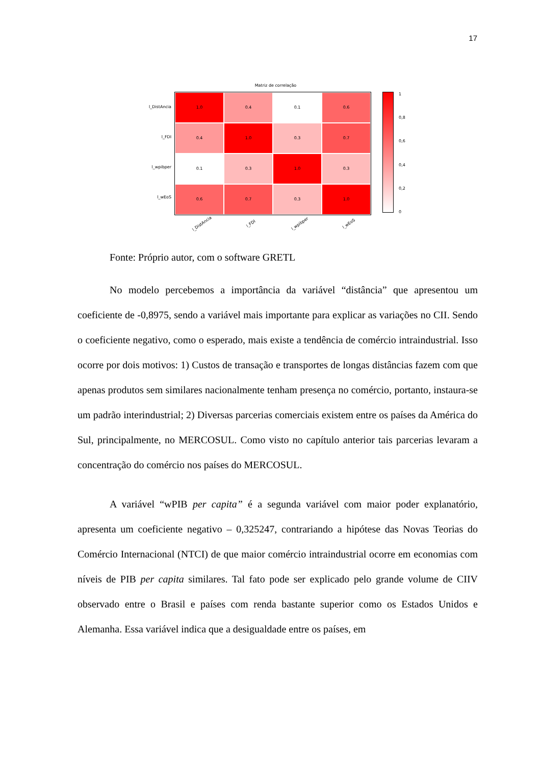17
Matriz de correlação
l_DistAncia
l_FDI
l_wpibper
l_wEoS
1.0
0.4
0.1
0.6
0.4
1.0
0.3
0.7
0.1
0.3
1.0
0.3
0.6
0.7
0.3
1.0
1
0,8
0,6
0,4
0,2
0
l_DistAncia
l_FDI
l_wpibper
l_wEoS
Fonte: Próprio autor, com o software GRETL
No modelo percebemos a importância da variável “distância” que apresentou um coeficiente de -0,8975, sendo a variável mais importante para explicar as variações no CII. Sendo o coeficiente negativo, como o esperado, mais existe a tendência de comércio intraindustrial. Isso ocorre por dois motivos: 1) Custos de transação e transportes de longas distâncias fazem com que apenas produtos sem similares nacionalmente tenham presença no comércio, portanto, instaura-se um padrão interindustrial; 2) Diversas parcerias comerciais existem entre os países da América do Sul, principalmente, no MERCOSUL. Como visto no capítulo anterior tais parcerias levaram a concentração do comércio nos países do MERCOSUL.
A variável “wPIB per capita” é a segunda variável com maior poder explanatório, apresenta um coeficiente negativo – 0,325247, contrariando a hipótese das Novas Teorias do Comércio Internacional (NTCI) de que maior comércio intraindustrial ocorre em economias com níveis de PIB per capita similares. Tal fato pode ser explicado pelo grande volume de CIIV observado entre o Brasil e países com renda bastante superior como os Estados Unidos e Alemanha. Essa variável indica que a desigualdade entre os países, em